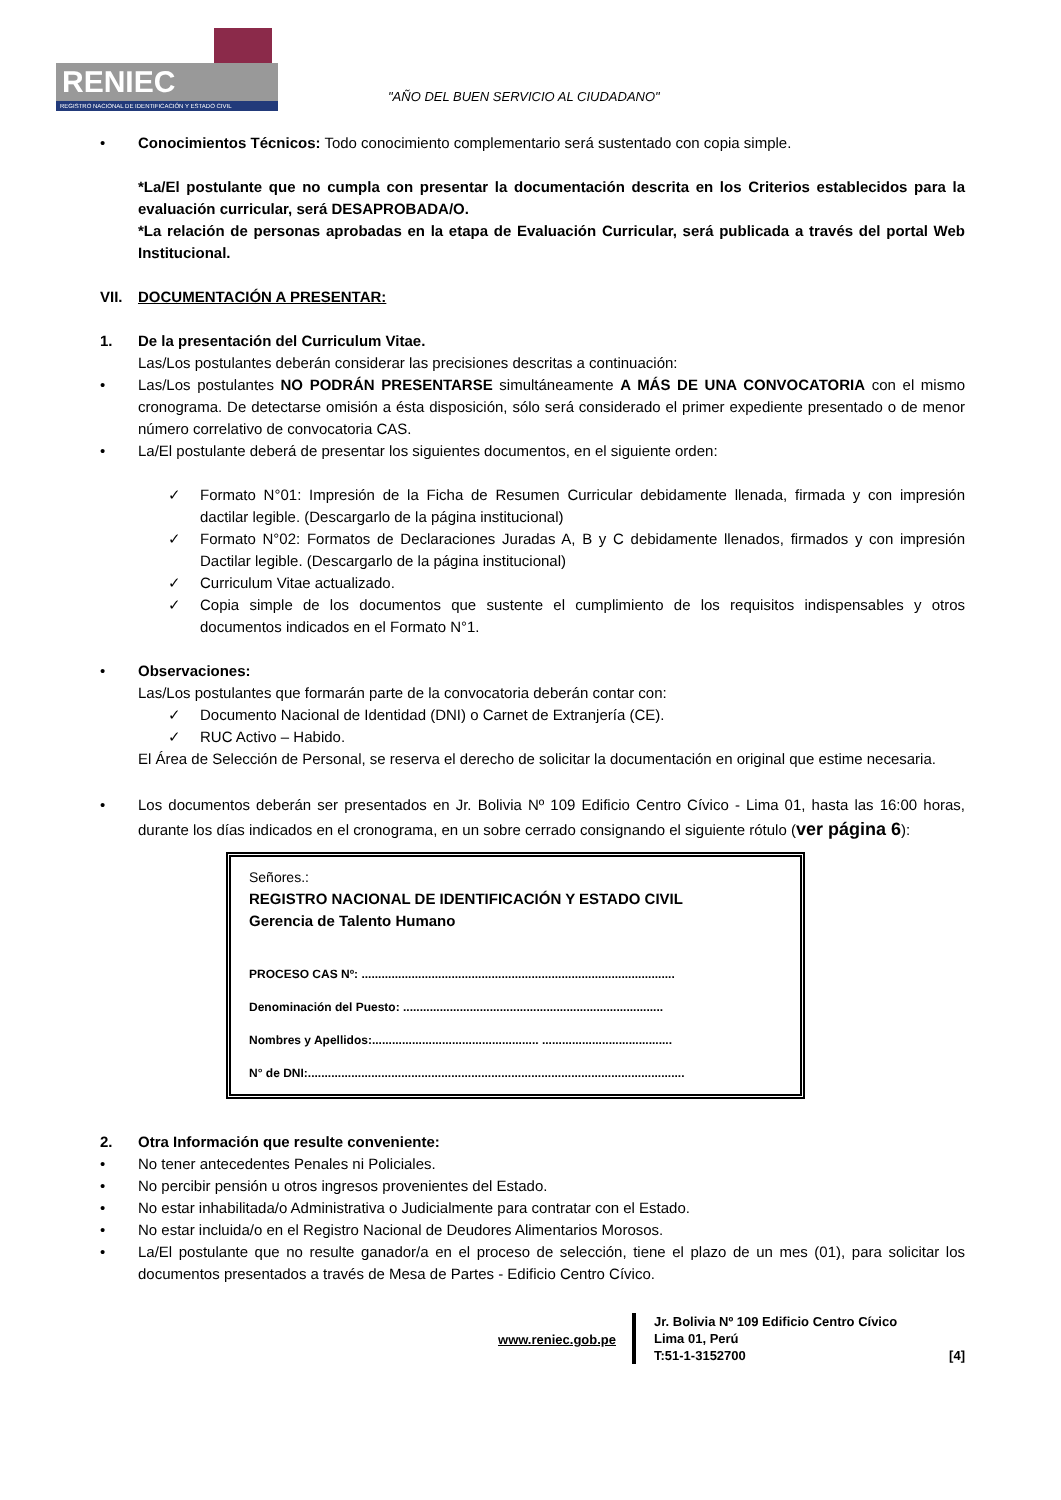RENIEC
REGISTRO NACIONAL DE IDENTIFICACIÓN Y ESTADO CIVIL
"AÑO DEL BUEN SERVICIO AL CIUDADANO"
• Conocimientos Técnicos: Todo conocimiento complementario será sustentado con copia simple.
*La/El postulante que no cumpla con presentar la documentación descrita en los Criterios establecidos para la evaluación curricular, será DESAPROBADA/O.
*La relación de personas aprobadas en la etapa de Evaluación Curricular, será publicada a través del portal Web Institucional.
VII. DOCUMENTACIÓN A PRESENTAR:
1. De la presentación del Curriculum Vitae.
Las/Los postulantes deberán considerar las precisiones descritas a continuación:
• Las/Los postulantes NO PODRÁN PRESENTARSE simultáneamente A MÁS DE UNA CONVOCATORIA con el mismo cronograma. De detectarse omisión a ésta disposición, sólo será considerado el primer expediente presentado o de menor número correlativo de convocatoria CAS.
• La/El postulante deberá de presentar los siguientes documentos, en el siguiente orden:
✓ Formato N°01: Impresión de la Ficha de Resumen Curricular debidamente llenada, firmada y con impresión dactilar legible. (Descargarlo de la página institucional)
✓ Formato N°02: Formatos de Declaraciones Juradas A, B y C debidamente llenados, firmados y con impresión Dactilar legible. (Descargarlo de la página institucional)
✓ Curriculum Vitae actualizado.
✓ Copia simple de los documentos que sustente el cumplimiento de los requisitos indispensables y otros documentos indicados en el Formato N°1.
• Observaciones:
Las/Los postulantes que formarán parte de la convocatoria deberán contar con:
✓ Documento Nacional de Identidad (DNI) o Carnet de Extranjería (CE).
✓ RUC Activo – Habido.
El Área de Selección de Personal, se reserva el derecho de solicitar la documentación en original que estime necesaria.
• Los documentos deberán ser presentados en Jr. Bolivia Nº 109 Edificio Centro Cívico - Lima 01, hasta las 16:00 horas, durante los días indicados en el cronograma, en un sobre cerrado consignando el siguiente rótulo (ver página 6):
Señores.:
REGISTRO NACIONAL DE IDENTIFICACIÓN Y ESTADO CIVIL
Gerencia de Talento Humano
PROCESO CAS Nº: ..............................................................................................
Denominación del Puesto: ..............................................................................
Nombres y Apellidos:.................................................. .......................................
N° de DNI:.................................................................................................................
2. Otra Información que resulte conveniente:
• No tener antecedentes Penales ni Policiales.
• No percibir pensión u otros ingresos provenientes del Estado.
• No estar inhabilitada/o Administrativa o Judicialmente para contratar con el Estado.
• No estar incluida/o en el Registro Nacional de Deudores Alimentarios Morosos.
• La/El postulante que no resulte ganador/a en el proceso de selección, tiene el plazo de un mes (01), para solicitar los documentos presentados a través de Mesa de Partes - Edificio Centro Cívico.
www.reniec.gob.pe
Jr. Bolivia Nº 109 Edificio Centro Cívico
Lima 01, Perú
T:51-1-3152700
[4]